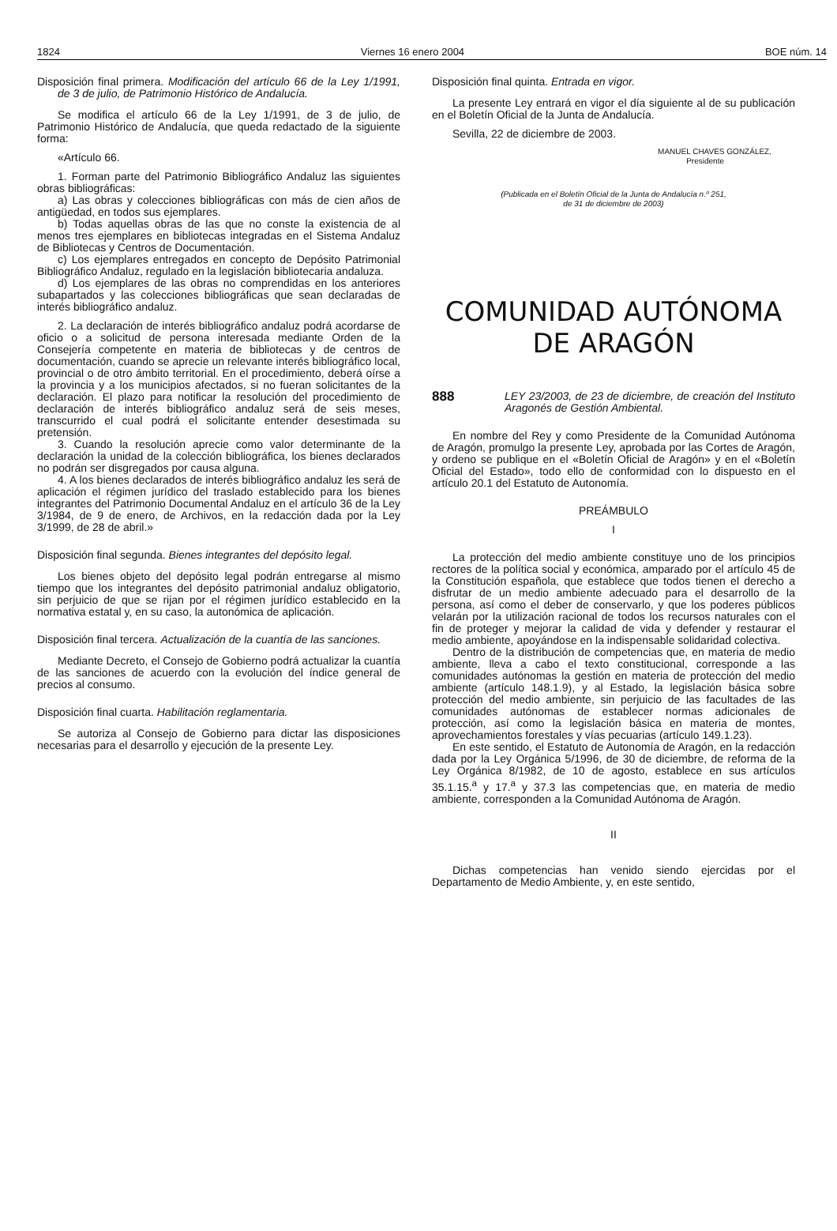1824 Viernes 16 enero 2004 BOE núm. 14
Disposición final primera. Modificación del artículo 66 de la Ley 1/1991, de 3 de julio, de Patrimonio Histórico de Andalucía.
Se modifica el artículo 66 de la Ley 1/1991, de 3 de julio, de Patrimonio Histórico de Andalucía, que queda redactado de la siguiente forma:
«Artículo 66.
1. Forman parte del Patrimonio Bibliográfico Andaluz las siguientes obras bibliográficas:
a) Las obras y colecciones bibliográficas con más de cien años de antigüedad, en todos sus ejemplares.
b) Todas aquellas obras de las que no conste la existencia de al menos tres ejemplares en bibliotecas integradas en el Sistema Andaluz de Bibliotecas y Centros de Documentación.
c) Los ejemplares entregados en concepto de Depósito Patrimonial Bibliográfico Andaluz, regulado en la legislación bibliotecaria andaluza.
d) Los ejemplares de las obras no comprendidas en los anteriores subapartados y las colecciones bibliográficas que sean declaradas de interés bibliográfico andaluz.
2. La declaración de interés bibliográfico andaluz podrá acordarse de oficio o a solicitud de persona interesada mediante Orden de la Consejería competente en materia de bibliotecas y de centros de documentación, cuando se aprecie un relevante interés bibliográfico local, provincial o de otro ámbito territorial. En el procedimiento, deberá oírse a la provincia y a los municipios afectados, si no fueran solicitantes de la declaración. El plazo para notificar la resolución del procedimiento de declaración de interés bibliográfico andaluz será de seis meses, transcurrido el cual podrá el solicitante entender desestimada su pretensión.
3. Cuando la resolución aprecie como valor determinante de la declaración la unidad de la colección bibliográfica, los bienes declarados no podrán ser disgregados por causa alguna.
4. A los bienes declarados de interés bibliográfico andaluz les será de aplicación el régimen jurídico del traslado establecido para los bienes integrantes del Patrimonio Documental Andaluz en el artículo 36 de la Ley 3/1984, de 9 de enero, de Archivos, en la redacción dada por la Ley 3/1999, de 28 de abril.»
Disposición final segunda. Bienes integrantes del depósito legal.
Los bienes objeto del depósito legal podrán entregarse al mismo tiempo que los integrantes del depósito patrimonial andaluz obligatorio, sin perjuicio de que se rijan por el régimen jurídico establecido en la normativa estatal y, en su caso, la autonómica de aplicación.
Disposición final tercera. Actualización de la cuantía de las sanciones.
Mediante Decreto, el Consejo de Gobierno podrá actualizar la cuantía de las sanciones de acuerdo con la evolución del índice general de precios al consumo.
Disposición final cuarta. Habilitación reglamentaria.
Se autoriza al Consejo de Gobierno para dictar las disposiciones necesarias para el desarrollo y ejecución de la presente Ley.
Disposición final quinta. Entrada en vigor.
La presente Ley entrará en vigor el día siguiente al de su publicación en el Boletín Oficial de la Junta de Andalucía.
Sevilla, 22 de diciembre de 2003.
MANUEL CHAVES GONZÁLEZ,
Presidente
(Publicada en el Boletín Oficial de la Junta de Andalucía n.º 251,
de 31 de diciembre de 2003)
COMUNIDAD AUTÓNOMA
DE ARAGÓN
888 LEY 23/2003, de 23 de diciembre, de creación del Instituto Aragonés de Gestión Ambiental.
En nombre del Rey y como Presidente de la Comunidad Autónoma de Aragón, promulgo la presente Ley, aprobada por las Cortes de Aragón, y ordeno se publique en el «Boletín Oficial de Aragón» y en el «Boletín Oficial del Estado», todo ello de conformidad con lo dispuesto en el artículo 20.1 del Estatuto de Autonomía.
PREÁMBULO
I
La protección del medio ambiente constituye uno de los principios rectores de la política social y económica, amparado por el artículo 45 de la Constitución española, que establece que todos tienen el derecho a disfrutar de un medio ambiente adecuado para el desarrollo de la persona, así como el deber de conservarlo, y que los poderes públicos velarán por la utilización racional de todos los recursos naturales con el fin de proteger y mejorar la calidad de vida y defender y restaurar el medio ambiente, apoyándose en la indispensable solidaridad colectiva.
Dentro de la distribución de competencias que, en materia de medio ambiente, lleva a cabo el texto constitucional, corresponde a las comunidades autónomas la gestión en materia de protección del medio ambiente (artículo 148.1.9), y al Estado, la legislación básica sobre protección del medio ambiente, sin perjuicio de las facultades de las comunidades autónomas de establecer normas adicionales de protección, así como la legislación básica en materia de montes, aprovechamientos forestales y vías pecuarias (artículo 149.1.23).
En este sentido, el Estatuto de Autonomía de Aragón, en la redacción dada por la Ley Orgánica 5/1996, de 30 de diciembre, de reforma de la Ley Orgánica 8/1982, de 10 de agosto, establece en sus artículos 35.1.15.<sup>a</sup> y 17.<sup>a</sup> y 37.3 las competencias que, en materia de medio ambiente, corresponden a la Comunidad Autónoma de Aragón.
II
Dichas competencias han venido siendo ejercidas por el Departamento de Medio Ambiente, y, en este sentido,